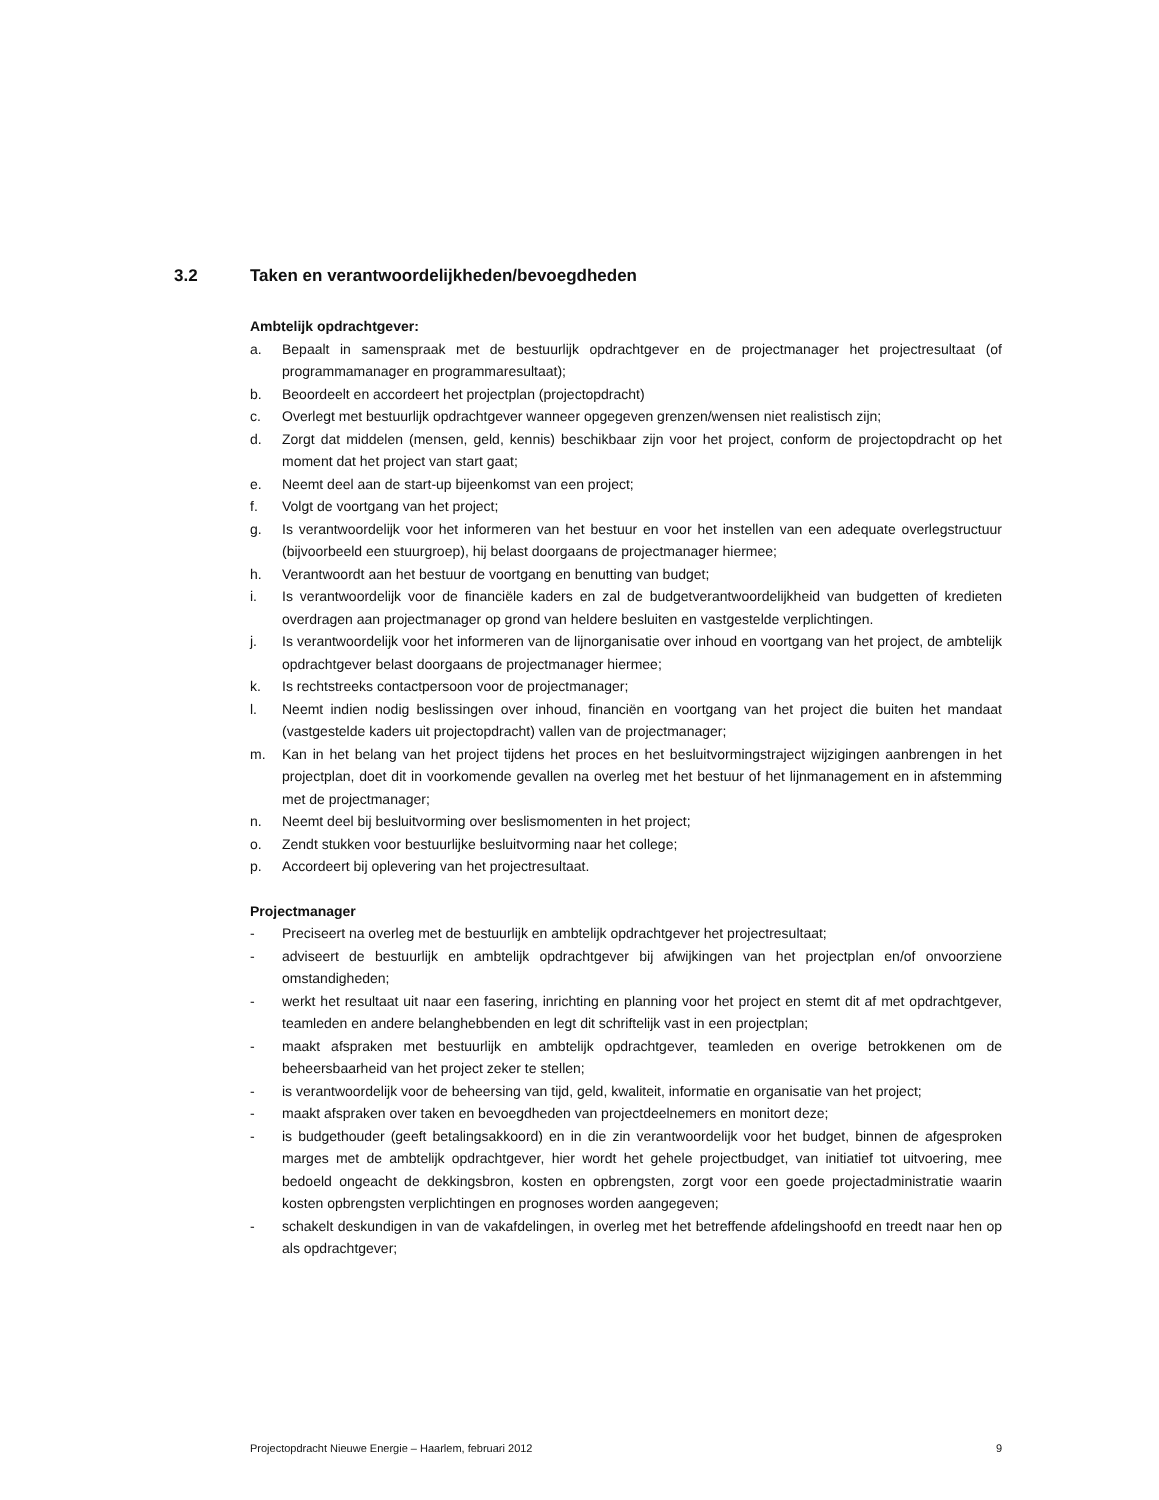3.2 Taken en verantwoordelijkheden/bevoegdheden
Ambtelijk opdrachtgever:
a. Bepaalt in samenspraak met de bestuurlijk opdrachtgever en de projectmanager het projectresultaat (of programmamanager en programmaresultaat);
b. Beoordeelt en accordeert het projectplan (projectopdracht)
c. Overlegt met bestuurlijk opdrachtgever wanneer opgegeven grenzen/wensen niet realistisch zijn;
d. Zorgt dat middelen (mensen, geld, kennis) beschikbaar zijn voor het project, conform de projectopdracht op het moment dat het project van start gaat;
e. Neemt deel aan de start-up bijeenkomst van een project;
f. Volgt de voortgang van het project;
g. Is verantwoordelijk voor het informeren van het bestuur en voor het instellen van een adequate overlegstructuur (bijvoorbeeld een stuurgroep), hij belast doorgaans de projectmanager hiermee;
h. Verantwoordt aan het bestuur de voortgang en benutting van budget;
i. Is verantwoordelijk voor de financiële kaders en zal de budgetverantwoordelijkheid van budgetten of kredieten overdragen aan projectmanager op grond van heldere besluiten en vastgestelde verplichtingen.
j. Is verantwoordelijk voor het informeren van de lijnorganisatie over inhoud en voortgang van het project, de ambtelijk opdrachtgever belast doorgaans de projectmanager hiermee;
k. Is rechtstreeks contactpersoon voor de projectmanager;
l. Neemt indien nodig beslissingen over inhoud, financiën en voortgang van het project die buiten het mandaat (vastgestelde kaders uit projectopdracht) vallen van de projectmanager;
m. Kan in het belang van het project tijdens het proces en het besluitvormingstraject wijzigingen aanbrengen in het projectplan, doet dit in voorkomende gevallen na overleg met het bestuur of het lijnmanagement en in afstemming met de projectmanager;
n. Neemt deel bij besluitvorming over beslismomenten in het project;
o. Zendt stukken voor bestuurlijke besluitvorming naar het college;
p. Accordeert bij oplevering van het projectresultaat.
Projectmanager
- Preciseert na overleg met de bestuurlijk en ambtelijk opdrachtgever het projectresultaat;
- adviseert de bestuurlijk en ambtelijk opdrachtgever bij afwijkingen van het projectplan en/of onvoorziene omstandigheden;
- werkt het resultaat uit naar een fasering, inrichting en planning voor het project en stemt dit af met opdrachtgever, teamleden en andere belanghebbenden en legt dit schriftelijk vast in een projectplan;
- maakt afspraken met bestuurlijk en ambtelijk opdrachtgever, teamleden en overige betrokkenen om de beheersbaarheid van het project zeker te stellen;
- is verantwoordelijk voor de beheersing van tijd, geld, kwaliteit, informatie en organisatie van het project;
- maakt afspraken over taken en bevoegdheden van projectdeelnemers en monitort deze;
- is budgethouder (geeft betalingsakkoord) en in die zin verantwoordelijk voor het budget, binnen de afgesproken marges met de ambtelijk opdrachtgever, hier wordt het gehele projectbudget, van initiatief tot uitvoering, mee bedoeld ongeacht de dekkingsbron, kosten en opbrengsten, zorgt voor een goede projectadministratie waarin kosten opbrengsten verplichtingen en prognoses worden aangegeven;
- schakelt deskundigen in van de vakafdelingen, in overleg met het betreffende afdelingshoofd en treedt naar hen op als opdrachtgever;
Projectopdracht Nieuwe Energie – Haarlem, februari 2012 9